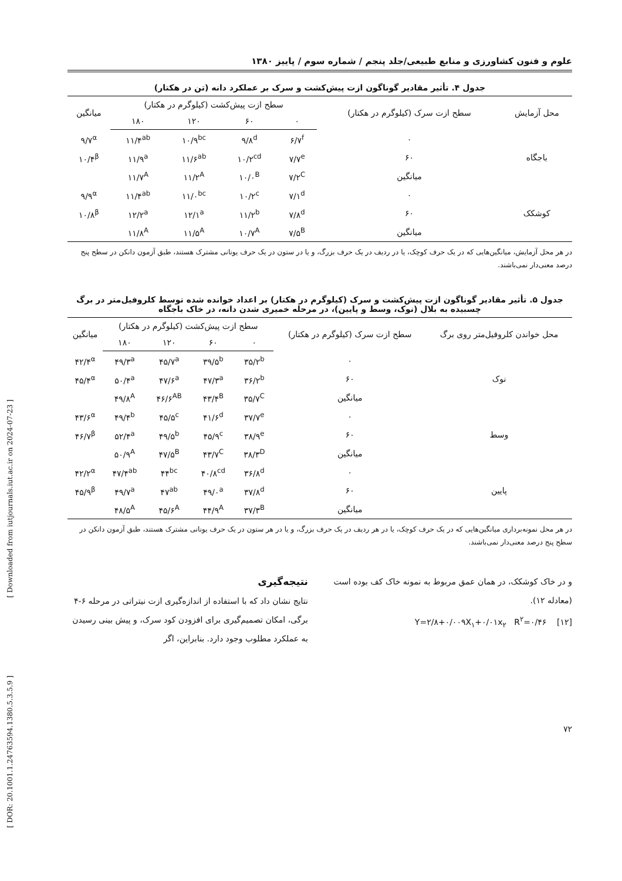[ Downloaded from iutjournals.iut.ac.ir on 2024-07-23 ]
[ DOR: 20.1001.1.24763594.1380.5.3.5.9 ]
علوم و فنون کشاورزی و منابع طبیعی/جلد پنجم / شماره سوم / پاییز ۱۳۸۰
جدول ۴. تأثیر مقادیر گوناگون ازت پیش‌کشت و سرک بر عملکرد دانه (تن در هکتار)
| محل آزمایش | سطح ازت سرک (کیلوگرم در هکتار) | سطح ازت پیش‌کشت (کیلوگرم در هکتار) | | | | میانگین |
| --- | --- | --- | --- | --- | --- | --- |
| | | ۰ | ۶۰ | ۱۲۰ | ۱۸۰ | |
| باجگاه | ۰ | ۶/۷<sup>f</sup> | ۹/۸<sup>d</sup> | ۱۰/۹<sup>bc</sup> | ۱۱/۴<sup>ab</sup> | ۹/۷<sup>α</sup> |
| | ۶۰ | ۷/۷<sup>e</sup> | ۱۰/۲<sup>cd</sup> | ۱۱/۶<sup>ab</sup> | ۱۱/۹<sup>a</sup> | ۱۰/۴<sup>β</sup> |
| | میانگین | ۷/۲<sup>C</sup> | ۱۰/۰<sup>B</sup> | ۱۱/۲<sup>A</sup> | ۱۱/۷<sup>A</sup> | |
| کوشکک | ۰ | ۷/۱<sup>d</sup> | ۱۰/۲<sup>c</sup> | ۱۱/۰<sup>bc</sup> | ۱۱/۴<sup>ab</sup> | ۹/۹<sup>α</sup> |
| | ۶۰ | ۷/۸<sup>d</sup> | ۱۱/۲<sup>b</sup> | ۱۲/۱<sup>a</sup> | ۱۲/۲<sup>a</sup> | ۱۰/۸<sup>β</sup> |
| | میانگین | ۷/۵<sup>B</sup> | ۱۰/۷<sup>A</sup> | ۱۱/۵<sup>A</sup> | ۱۱/۸<sup>A</sup> | |
در هر محل آزمایش، میانگین‌هایی که در یک حرف کوچک، یا در ردیف در یک حرف بزرگ، و یا در ستون در یک حرف یونانی مشترک هستند، طبق آزمون دانکن در سطح پنج درصد معنی‌دار نمی‌باشند.
جدول ۵. تأثیر مقادیر گوناگون ازت پیش‌کشت و سرک (کیلوگرم در هکتار) بر اعداد خوانده شده توسط کلروفیل‌متر در برگ چسبیده به بلال (نوک، وسط و پایین)، در مرحله خمیری شدن دانه، در خاک باجگاه
| محل خواندن کلروفیل‌متر روی برگ | سطح ازت سرک (کیلوگرم در هکتار) | سطح ازت پیش‌کشت (کیلوگرم در هکتار) | | | | میانگین |
| --- | --- | --- | --- | --- | --- | --- |
| | | ۰ | ۶۰ | ۱۲۰ | ۱۸۰ | |
| نوک | ۰ | ۳۵/۲<sup>b</sup> | ۳۹/۵<sup>b</sup> | ۴۵/۷<sup>a</sup> | ۴۹/۳<sup>a</sup> | ۴۲/۴<sup>α</sup> |
| | ۶۰ | ۳۶/۲<sup>b</sup> | ۴۷/۳<sup>a</sup> | ۴۷/۶<sup>a</sup> | ۵۰/۴<sup>a</sup> | ۴۵/۴<sup>α</sup> |
| | میانگین | ۳۵/۷<sup>C</sup> | ۴۳/۴<sup>B</sup> | ۴۶/۶<sup>AB</sup> | ۴۹/۸<sup>A</sup> | |
| وسط | ۰ | ۳۷/۷<sup>e</sup> | ۴۱/۶<sup>d</sup> | ۴۵/۵<sup>c</sup> | ۴۹/۴<sup>b</sup> | ۴۳/۶<sup>α</sup> |
| | ۶۰ | ۳۸/۹<sup>e</sup> | ۴۵/۹<sup>c</sup> | ۴۹/۵<sup>b</sup> | ۵۲/۴<sup>a</sup> | ۴۶/۷<sup>β</sup> |
| | میانگین | ۳۸/۳<sup>D</sup> | ۴۳/۷<sup>C</sup> | ۴۷/۵<sup>B</sup> | ۵۰/۹<sup>A</sup> | |
| پایین | ۰ | ۳۶/۸<sup>d</sup> | ۴۰/۸<sup>cd</sup> | ۴۴<sup>bc</sup> | ۴۷/۴<sup>ab</sup> | ۴۲/۲<sup>α</sup> |
| | ۶۰ | ۳۷/۸<sup>d</sup> | ۴۹/۰<sup>a</sup> | ۴۷<sup>ab</sup> | ۴۹/۷<sup>a</sup> | ۴۵/۹<sup>β</sup> |
| | میانگین | ۳۷/۳<sup>B</sup> | ۴۴/۹<sup>A</sup> | ۴۵/۶<sup>A</sup> | ۴۸/۵<sup>A</sup> | |
در هر محل نمونه‌برداری میانگین‌هایی که در یک حرف کوچک، یا در هر ردیف در یک حرف بزرگ، و یا در هر ستون در یک حرف یونانی مشترک هستند، طبق آزمون دانکن در سطح پنج درصد معنی‌دار نمی‌باشند.
و در خاک کوشکک، در همان عمق مربوط به نمونه خاک کف بوده است (معادله ۱۲).
[۱۲] Y=۲/۸+۰/۰۰۹X<sub>۱</sub>+۰/۰۱x<sub>۲</sub> R<sup>۲</sup>=۰/۴۶
نتیجه‌گیری
نتایج نشان داد که با استفاده از اندازه‌گیری ازت نیتراتی در مرحله ۶-۴ برگی، امکان تصمیم‌گیری برای افزودن کود سرک، و پیش بینی رسیدن به عملکرد مطلوب وجود دارد. بنابراین، اگر
۷۲